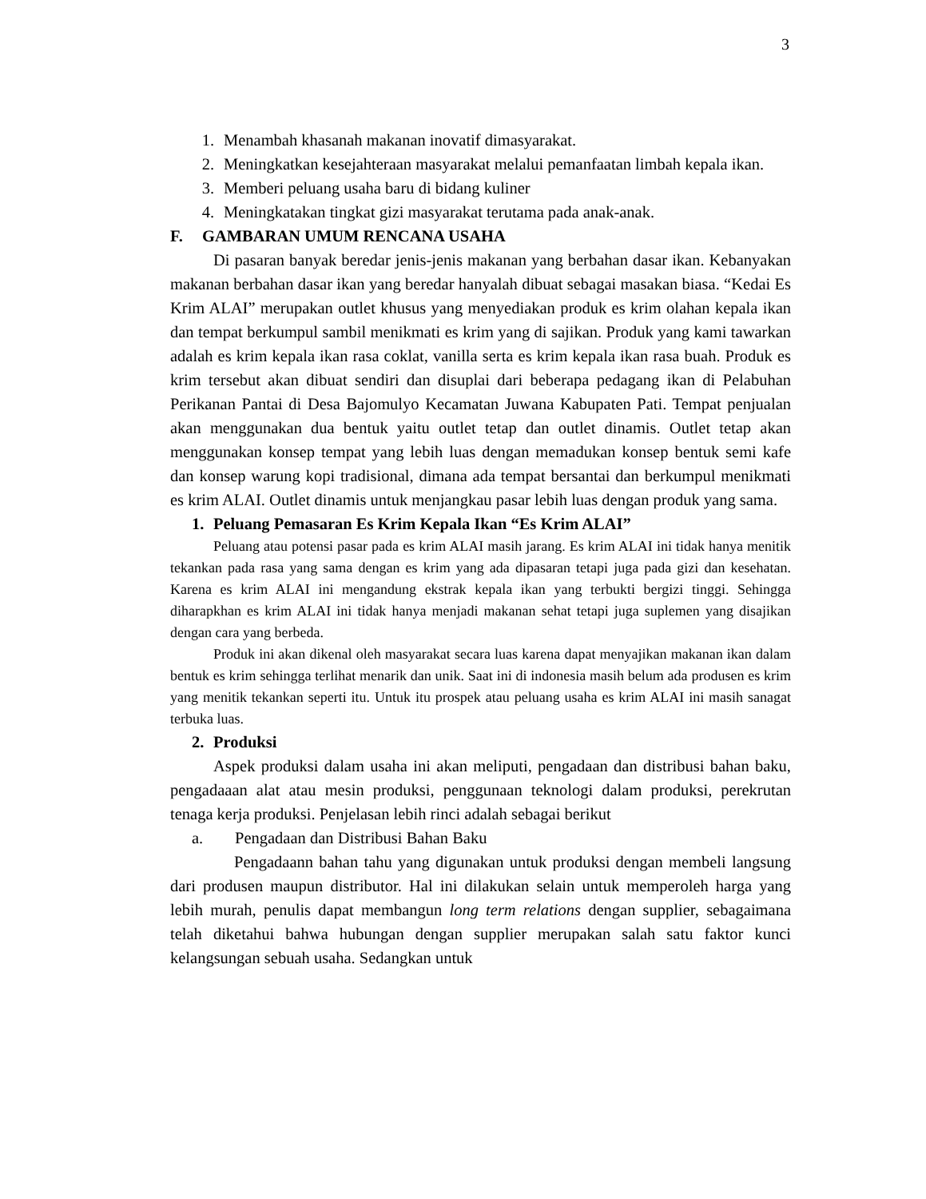3
1. Menambah khasanah makanan inovatif dimasyarakat.
2. Meningkatkan kesejahteraan masyarakat melalui pemanfaatan limbah kepala ikan.
3. Memberi peluang usaha baru di bidang kuliner
4. Meningkatakan tingkat gizi masyarakat terutama pada anak-anak.
F. GAMBARAN UMUM RENCANA USAHA
Di pasaran banyak beredar jenis-jenis makanan yang berbahan dasar ikan. Kebanyakan makanan berbahan dasar ikan yang beredar hanyalah dibuat sebagai masakan biasa. “Kedai Es Krim ALAI” merupakan outlet khusus yang menyediakan produk es krim olahan kepala ikan dan tempat berkumpul sambil menikmati es krim yang di sajikan. Produk yang kami tawarkan adalah es krim kepala ikan rasa coklat, vanilla serta es krim kepala ikan rasa buah. Produk es krim tersebut akan dibuat sendiri dan disuplai dari beberapa pedagang ikan di Pelabuhan Perikanan Pantai di Desa Bajomulyo Kecamatan Juwana Kabupaten Pati. Tempat penjualan akan menggunakan dua bentuk yaitu outlet tetap dan outlet dinamis. Outlet tetap akan menggunakan konsep tempat yang lebih luas dengan memadukan konsep bentuk semi kafe dan konsep warung kopi tradisional, dimana ada tempat bersantai dan berkumpul menikmati es krim ALAI. Outlet dinamis untuk menjangkau pasar lebih luas dengan produk yang sama.
1. Peluang Pemasaran Es Krim Kepala Ikan “Es Krim ALAI”
Peluang atau potensi pasar pada es krim ALAI masih jarang. Es krim ALAI ini tidak hanya menitik tekankan pada rasa yang sama dengan es krim yang ada dipasaran tetapi juga pada gizi dan kesehatan. Karena es krim ALAI ini mengandung ekstrak kepala ikan yang terbukti bergizi tinggi. Sehingga diharapkhan es krim ALAI ini tidak hanya menjadi makanan sehat tetapi juga suplemen yang disajikan dengan cara yang berbeda.
Produk ini akan dikenal oleh masyarakat secara luas karena dapat menyajikan makanan ikan dalam bentuk es krim sehingga terlihat menarik dan unik. Saat ini di indonesia masih belum ada produsen es krim yang menitik tekankan seperti itu. Untuk itu prospek atau peluang usaha es krim ALAI ini masih sanagat terbuka luas.
2. Produksi
Aspek produksi dalam usaha ini akan meliputi, pengadaan dan distribusi bahan baku, pengadaaan alat atau mesin produksi, penggunaan teknologi dalam produksi, perekrutan tenaga kerja produksi. Penjelasan lebih rinci adalah sebagai berikut
a. Pengadaan dan Distribusi Bahan Baku
Pengadaann bahan tahu yang digunakan untuk produksi dengan membeli langsung dari produsen maupun distributor. Hal ini dilakukan selain untuk memperoleh harga yang lebih murah, penulis dapat membangun long term relations dengan supplier, sebagaimana telah diketahui bahwa hubungan dengan supplier merupakan salah satu faktor kunci kelangsungan sebuah usaha. Sedangkan untuk